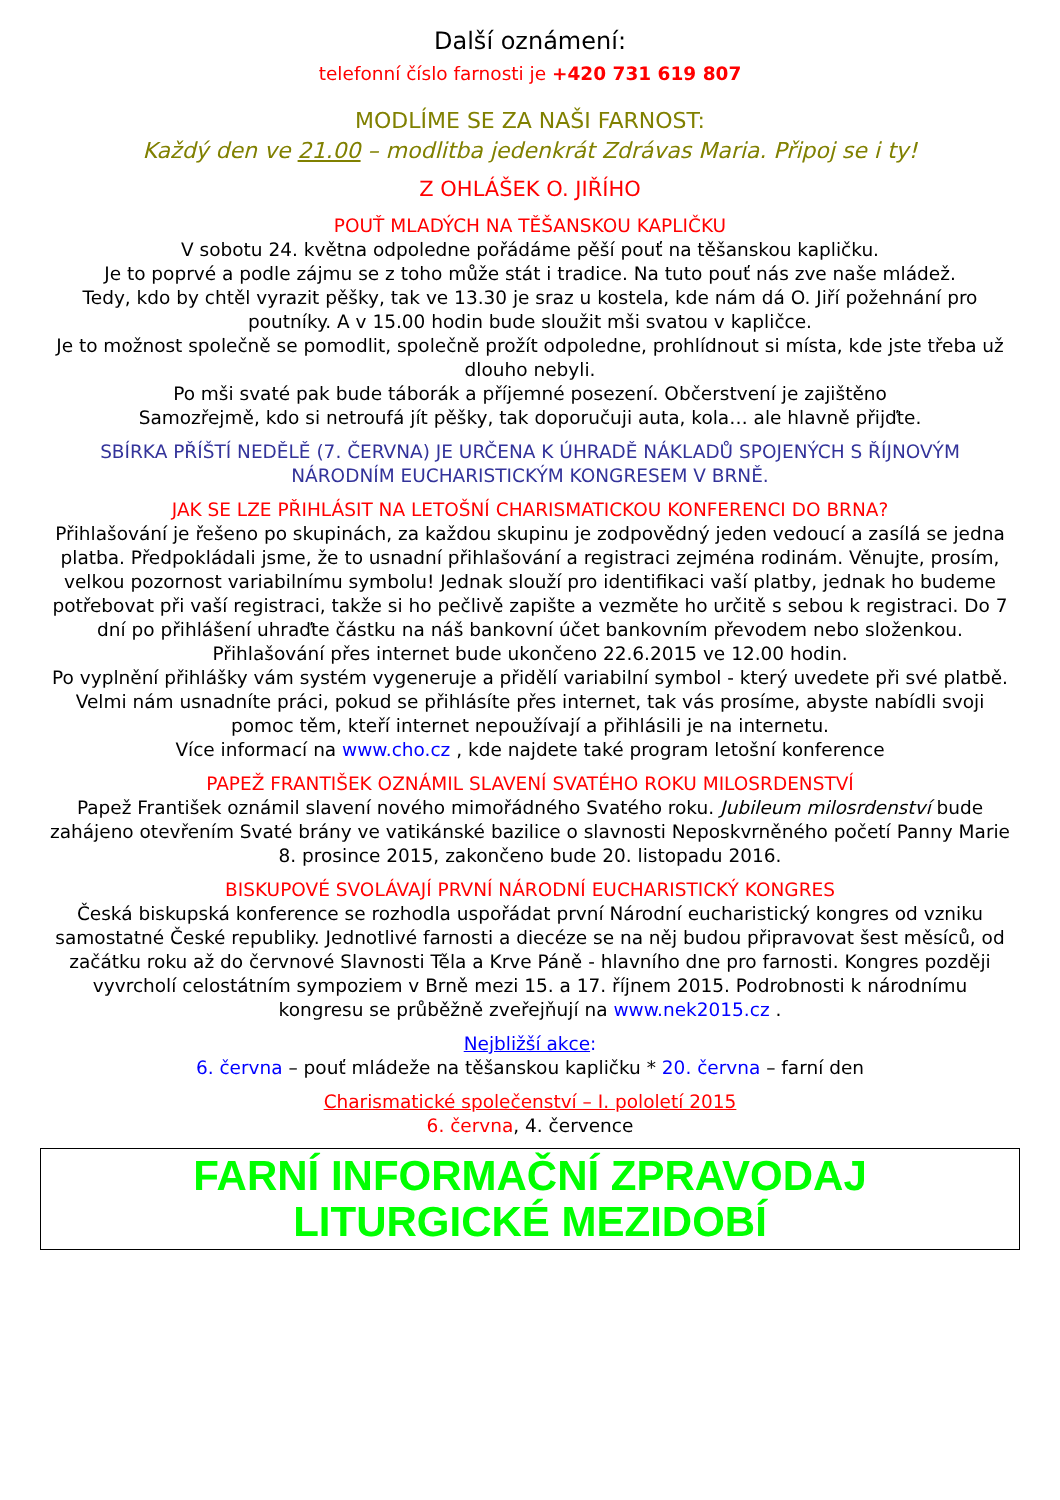Další oznámení:
telefonní číslo farnosti je +420 731 619 807
MODLÍME SE ZA NAŠI FARNOST:
Každý den ve 21.00 – modlitba jedenkrát Zdrávas Maria. Připoj se i ty!
Z OHLÁŠEK O. JIŘÍHO
POUŤ MLADÝCH NA TĚŠANSKOU KAPLIČKU
V sobotu 24. května odpoledne pořádáme pěší pouť na těšanskou kapličku.
Je to poprvé a podle zájmu se z toho může stát i tradice. Na tuto pouť nás zve naše mládež.
Tedy, kdo by chtěl vyrazit pěšky, tak ve 13.30 je sraz u kostela, kde nám dá O. Jiří požehnání pro poutníky. A v 15.00 hodin bude sloužit mši svatou v kapličce.
Je to možnost společně se pomodlit, společně prožít odpoledne, prohlídnout si místa, kde jste třeba už dlouho nebyli.
Po mši svaté pak bude táborák a příjemné posezení. Občerstvení je zajištěno
Samozřejmě, kdo si netroufá jít pěšky, tak doporučuji auta, kola… ale hlavně přijďte.
SBÍRKA PŘÍŠTÍ NEDĚLĚ (7. ČERVNA) JE URČENA K ÚHRADĚ NÁKLADŮ SPOJENÝCH S ŘÍJNOVÝM NÁRODNÍM EUCHARISTICKÝM KONGRESEM V BRNĚ.
JAK SE LZE PŘIHLÁSIT NA LETOŠNÍ CHARISMATICKOU KONFERENCI DO BRNA?
Přihlašování je řešeno po skupinách, za každou skupinu je zodpovědný jeden vedoucí a zasílá se jedna platba. Předpokládali jsme, že to usnadní přihlašování a registraci zejména rodinám. Věnujte, prosím, velkou pozornost variabilnímu symbolu! Jednak slouží pro identifikaci vaší platby, jednak ho budeme potřebovat při vaší registraci, takže si ho pečlivě zapište a vezměte ho určitě s sebou k registraci. Do 7 dní po přihlášení uhraďte částku na náš bankovní účet bankovním převodem nebo složenkou.
Přihlašování přes internet bude ukončeno 22.6.2015 ve 12.00 hodin.
Po vyplnění přihlášky vám systém vygeneruje a přidělí variabilní symbol - který uvedete při své platbě. Velmi nám usnadníte práci, pokud se přihlásíte přes internet, tak vás prosíme, abyste nabídli svoji pomoc těm, kteří internet nepoužívají a přihlásili je na internetu.
Více informací na www.cho.cz , kde najdete také program letošní konference
PAPEŽ FRANTIŠEK OZNÁMIL SLAVENÍ SVATÉHO ROKU MILOSRDENSTVÍ
Papež František oznámil slavení nového mimořádného Svatého roku. Jubileum milosrdenství bude zahájeno otevřením Svaté brány ve vatikánské bazilice o slavnosti Neposkvrněného početí Panny Marie 8. prosince 2015, zakončeno bude 20. listopadu 2016.
BISKUPOVÉ SVOLÁVAJÍ PRVNÍ NÁRODNÍ EUCHARISTICKÝ KONGRES
Česká biskupská konference se rozhodla uspořádat první Národní eucharistický kongres od vzniku samostatné České republiky. Jednotlivé farnosti a diecéze se na něj budou připravovat šest měsíců, od začátku roku až do červnové Slavnosti Těla a Krve Páně - hlavního dne pro farnosti. Kongres později vyvrcholí celostátním sympoziem v Brně mezi 15. a 17. říjnem 2015. Podrobnosti k národnímu kongresu se průběžně zveřejňují na www.nek2015.cz .
Nejbližší akce:
6. června – pouť mládeže na těšanskou kapličku * 20. června – farní den
Charismatické společenství – I. pololetí 2015
6. června, 4. července
FARNÍ INFORMAČNÍ ZPRAVODAJ
LITURGICKÉ MEZIDOBÍ